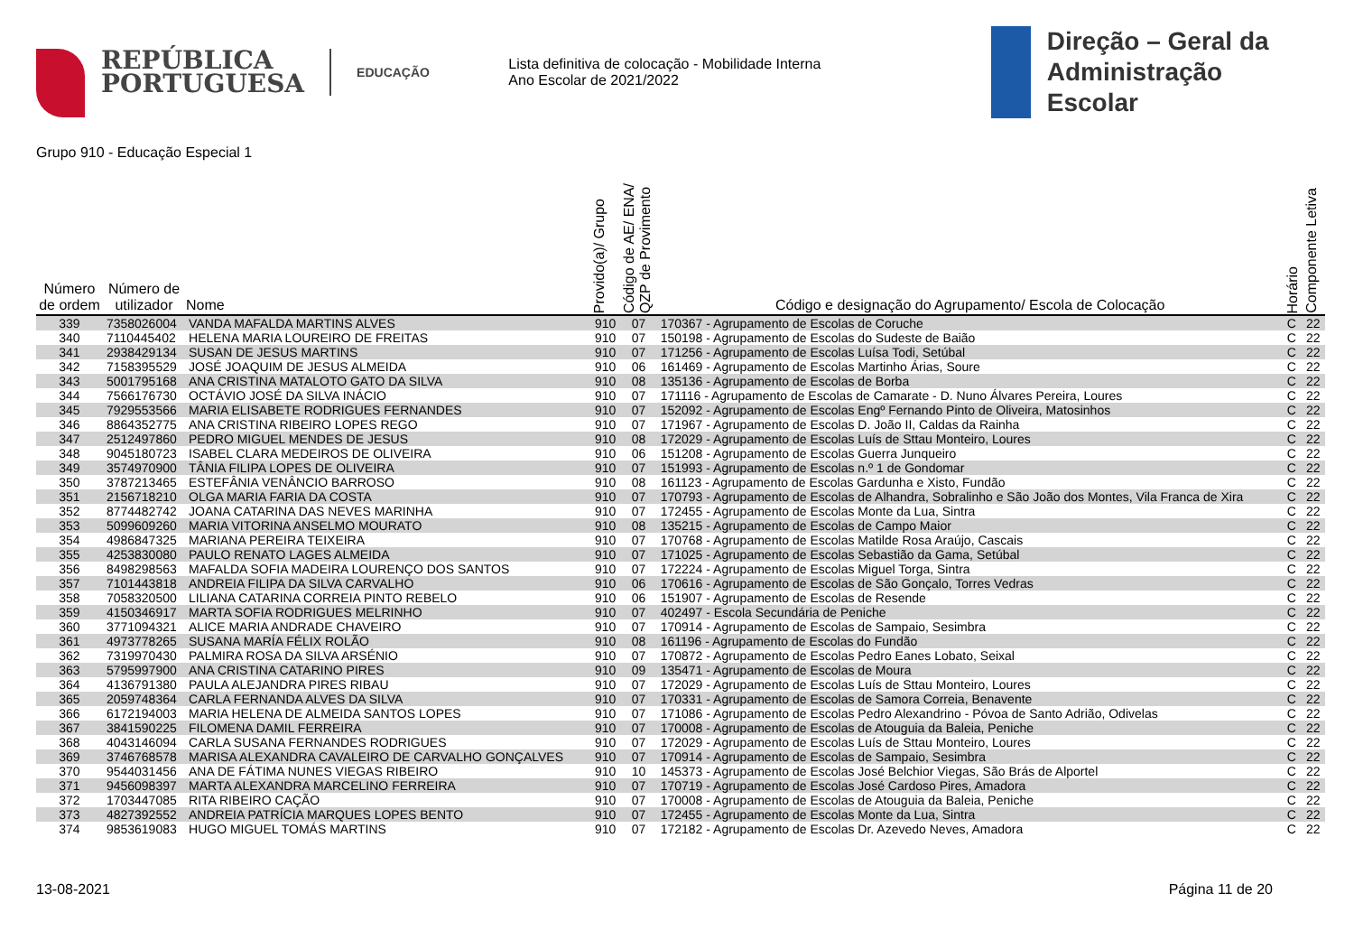REPÚBLICA
PORTUGUESA
EDUCAÇÃO
Lista definitiva de colocação - Mobilidade Interna
Ano Escolar de 2021/2022
Direção – Geral da
Administração Escolar
Grupo 910 - Educação Especial 1
| Número de ordem | Número de utilizador | Nome | Provido(a)/ Grupo | Código de AE/ ENA/ QZP de Provimento | Código e designação do Agrupamento/ Escola de Colocação | Horário | Componente Letiva |
| --- | --- | --- | --- | --- | --- | --- | --- |
| 339 | 7358026004 | VANDA MAFALDA MARTINS ALVES | 910 | 07 | 170367 - Agrupamento de Escolas de Coruche | C | 22 |
| 340 | 7110445402 | HELENA MARIA LOUREIRO DE FREITAS | 910 | 07 | 150198 - Agrupamento de Escolas do Sudeste de Baião | C | 22 |
| 341 | 2938429134 | SUSAN DE JESUS MARTINS | 910 | 07 | 171256 - Agrupamento de Escolas Luísa Todi, Setúbal | C | 22 |
| 342 | 7158395529 | JOSÉ JOAQUIM DE JESUS ALMEIDA | 910 | 06 | 161469 - Agrupamento de Escolas Martinho Árias, Soure | C | 22 |
| 343 | 5001795168 | ANA CRISTINA MATALOTO GATO DA SILVA | 910 | 08 | 135136 - Agrupamento de Escolas de Borba | C | 22 |
| 344 | 7566176730 | OCTÁVIO JOSÉ DA SILVA INÁCIO | 910 | 07 | 171116 - Agrupamento de Escolas de Camarate - D. Nuno Álvares Pereira, Loures | C | 22 |
| 345 | 7929553566 | MARIA ELISABETE RODRIGUES FERNANDES | 910 | 07 | 152092 - Agrupamento de Escolas Engº Fernando Pinto de Oliveira, Matosinhos | C | 22 |
| 346 | 8864352775 | ANA CRISTINA RIBEIRO LOPES REGO | 910 | 07 | 171967 - Agrupamento de Escolas D. João II, Caldas da Rainha | C | 22 |
| 347 | 2512497860 | PEDRO MIGUEL MENDES DE JESUS | 910 | 08 | 172029 - Agrupamento de Escolas Luís de Sttau Monteiro, Loures | C | 22 |
| 348 | 9045180723 | ISABEL CLARA MEDEIROS DE OLIVEIRA | 910 | 06 | 151208 - Agrupamento de Escolas Guerra Junqueiro | C | 22 |
| 349 | 3574970900 | TÂNIA FILIPA LOPES DE OLIVEIRA | 910 | 07 | 151993 - Agrupamento de Escolas n.º 1 de Gondomar | C | 22 |
| 350 | 3787213465 | ESTEFÂNIA VENÂNCIO BARROSO | 910 | 08 | 161123 - Agrupamento de Escolas Gardunha e Xisto, Fundão | C | 22 |
| 351 | 2156718210 | OLGA MARIA FARIA DA COSTA | 910 | 07 | 170793 - Agrupamento de Escolas de Alhandra, Sobralinho e São João dos Montes, Vila Franca de Xira | C | 22 |
| 352 | 8774482742 | JOANA CATARINA DAS NEVES MARINHA | 910 | 07 | 172455 - Agrupamento de Escolas Monte da Lua, Sintra | C | 22 |
| 353 | 5099609260 | MARIA VITORINA ANSELMO MOURATO | 910 | 08 | 135215 - Agrupamento de Escolas de Campo Maior | C | 22 |
| 354 | 4986847325 | MARIANA PEREIRA TEIXEIRA | 910 | 07 | 170768 - Agrupamento de Escolas Matilde Rosa Araújo, Cascais | C | 22 |
| 355 | 4253830080 | PAULO RENATO LAGES ALMEIDA | 910 | 07 | 171025 - Agrupamento de Escolas Sebastião da Gama, Setúbal | C | 22 |
| 356 | 8498298563 | MAFALDA SOFIA MADEIRA LOURENÇO DOS SANTOS | 910 | 07 | 172224 - Agrupamento de Escolas Miguel Torga, Sintra | C | 22 |
| 357 | 7101443818 | ANDREIA FILIPA DA SILVA CARVALHO | 910 | 06 | 170616 - Agrupamento de Escolas de São Gonçalo, Torres Vedras | C | 22 |
| 358 | 7058320500 | LILIANA CATARINA CORREIA PINTO REBELO | 910 | 06 | 151907 - Agrupamento de Escolas de Resende | C | 22 |
| 359 | 4150346917 | MARTA SOFIA RODRIGUES MELRINHO | 910 | 07 | 402497 - Escola Secundária de Peniche | C | 22 |
| 360 | 3771094321 | ALICE MARIA ANDRADE CHAVEIRO | 910 | 07 | 170914 - Agrupamento de Escolas de Sampaio, Sesimbra | C | 22 |
| 361 | 4973778265 | SUSANA MARÍA FÉLIX ROLÃO | 910 | 08 | 161196 - Agrupamento de Escolas do Fundão | C | 22 |
| 362 | 7319970430 | PALMIRA ROSA DA SILVA ARSÉNIO | 910 | 07 | 170872 - Agrupamento de Escolas Pedro Eanes Lobato, Seixal | C | 22 |
| 363 | 5795997900 | ANA CRISTINA CATARINO PIRES | 910 | 09 | 135471 - Agrupamento de Escolas de Moura | C | 22 |
| 364 | 4136791380 | PAULA ALEJANDRA PIRES RIBAU | 910 | 07 | 172029 - Agrupamento de Escolas Luís de Sttau Monteiro, Loures | C | 22 |
| 365 | 2059748364 | CARLA FERNANDA ALVES DA SILVA | 910 | 07 | 170331 - Agrupamento de Escolas de Samora Correia, Benavente | C | 22 |
| 366 | 6172194003 | MARIA HELENA DE ALMEIDA SANTOS LOPES | 910 | 07 | 171086 - Agrupamento de Escolas Pedro Alexandrino - Póvoa de Santo Adrião, Odivelas | C | 22 |
| 367 | 3841590225 | FILOMENA DAMIL FERREIRA | 910 | 07 | 170008 - Agrupamento de Escolas de Atouguia da Baleia, Peniche | C | 22 |
| 368 | 4043146094 | CARLA SUSANA FERNANDES RODRIGUES | 910 | 07 | 172029 - Agrupamento de Escolas Luís de Sttau Monteiro, Loures | C | 22 |
| 369 | 3746768578 | MARISA ALEXANDRA CAVALEIRO DE CARVALHO GONÇALVES | 910 | 07 | 170914 - Agrupamento de Escolas de Sampaio, Sesimbra | C | 22 |
| 370 | 9544031456 | ANA DE FÁTIMA NUNES VIEGAS RIBEIRO | 910 | 10 | 145373 - Agrupamento de Escolas José Belchior Viegas, São Brás de Alportel | C | 22 |
| 371 | 9456098397 | MARTA ALEXANDRA MARCELINO FERREIRA | 910 | 07 | 170719 - Agrupamento de Escolas José Cardoso Pires, Amadora | C | 22 |
| 372 | 1703447085 | RITA RIBEIRO CAÇÃO | 910 | 07 | 170008 - Agrupamento de Escolas de Atouguia da Baleia, Peniche | C | 22 |
| 373 | 4827392552 | ANDREIA PATRÍCIA MARQUES LOPES BENTO | 910 | 07 | 172455 - Agrupamento de Escolas Monte da Lua, Sintra | C | 22 |
| 374 | 9853619083 | HUGO MIGUEL TOMÁS MARTINS | 910 | 07 | 172182 - Agrupamento de Escolas Dr. Azevedo Neves, Amadora | C | 22 |
13-08-2021 Página 11 de 20